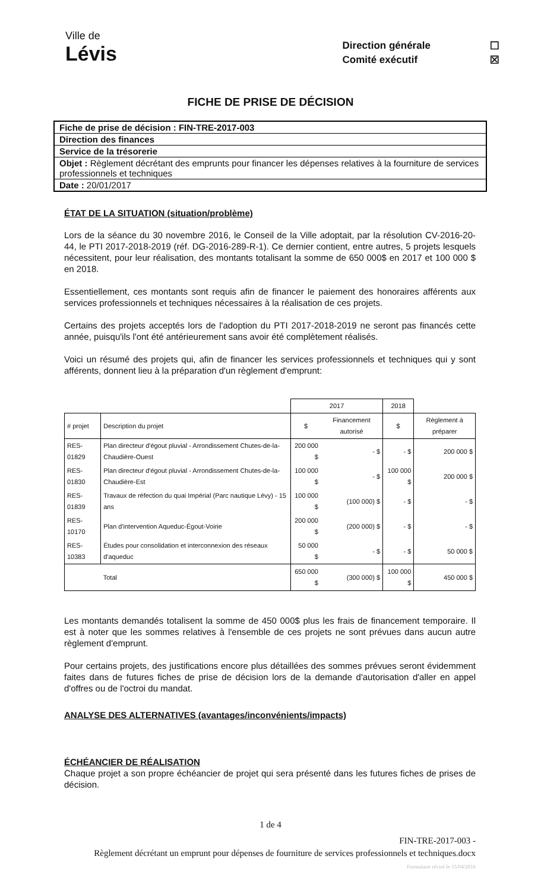Ville de
Lévis
Direction générale
Comité exécutif
☐
☒
FICHE DE PRISE DE DÉCISION
| Fiche de prise de décision : FIN-TRE-2017-003 |
| Direction des finances |
| Service de la trésorerie |
| Objet : Règlement décrétant des emprunts pour financer les dépenses relatives à la fourniture de services professionnels et techniques |
| Date : 20/01/2017 |
ÉTAT DE LA SITUATION (situation/problème)
Lors de la séance du 30 novembre 2016, le Conseil de la Ville adoptait, par la résolution CV-2016-20-44, le PTI 2017-2018-2019 (réf. DG-2016-289-R-1). Ce dernier contient, entre autres, 5 projets lesquels nécessitent, pour leur réalisation, des montants totalisant la somme de 650 000$ en 2017 et 100 000 $ en 2018.
Essentiellement, ces montants sont requis afin de financer le paiement des honoraires afférents aux services professionnels et techniques nécessaires à la réalisation de ces projets.
Certains des projets acceptés lors de l'adoption du PTI 2017-2018-2019 ne seront pas financés cette année, puisqu'ils l'ont été antérieurement sans avoir été complètement réalisés.
Voici un résumé des projets qui, afin de financer les services professionnels et techniques qui y sont afférents, donnent lieu à la préparation d'un règlement d'emprunt:
| | | 2017 | | 2018 | |
| --- | --- | --- | --- | --- | --- |
| # projet | Description du projet | $ | Financement autorisé | $ | Règlement à préparer |
| RES-01829 | Plan directeur d'égout pluvial - Arrondissement Chutes-de-la-Chaudière-Ouest | 200 000 $ | - $ | - $ | 200 000 $ |
| RES-01830 | Plan directeur d'égout pluvial - Arrondissement Chutes-de-la-Chaudière-Est | 100 000 $ | - $ | 100 000 $ | 200 000 $ |
| RES-01839 | Travaux de réfection du quai Impérial (Parc nautique Lévy) - 15 ans | 100 000 $ | (100 000) $ | - $ | - $ |
| RES-10170 | Plan d'intervention Aqueduc-Égout-Voirie | 200 000 $ | (200 000) $ | - $ | - $ |
| RES-10383 | Études pour consolidation et interconnexion des réseaux d'aqueduc | 50 000 $ | - $ | - $ | 50 000 $ |
| | Total | 650 000 $ | (300 000) $ | 100 000 $ | 450 000 $ |
Les montants demandés totalisent la somme de 450 000$ plus les frais de financement temporaire. Il est à noter que les sommes relatives à l'ensemble de ces projets ne sont prévues dans aucun autre règlement d'emprunt.
Pour certains projets, des justifications encore plus détaillées des sommes prévues seront évidemment faites dans de futures fiches de prise de décision lors de la demande d'autorisation d'aller en appel d'offres ou de l'octroi du mandat.
ANALYSE DES ALTERNATIVES (avantages/inconvénients/impacts)
ÉCHÉANCIER DE RÉALISATION
Chaque projet a son propre échéancier de projet qui sera présenté dans les futures fiches de prises de décision.
1 de 4
FIN-TRE-2017-003 -
Règlement décrétant un emprunt pour dépenses de fourniture de services professionnels et techniques.docx
Formulaire révisé le 15/04/2016